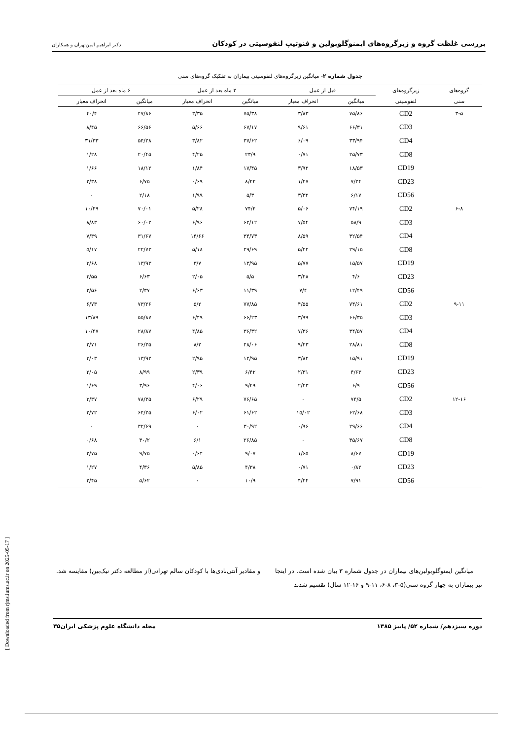بررسی غلظت گروه و زیرگروه‌های ایمنوگلوبولین و فنوتیپ لنفوسیتی در کودکان دکتر ابراهیم امین‌تهران و همکاران
جدول شماره ۲- میانگین زیرگروه‌های لنفوسیتی بیماران به تفکیک گروه‌های سنی
| گروه‌های | زیرگروه‌های | قبل از عمل | | ۲ ماه بعد از عمل | | ۶ ماه بعد از عمل | |
| --- | --- | --- | --- | --- | --- | --- | --- |
| سنی | لنفوسیتی | میانگین | انحراف معیار | میانگین | انحراف معیار | میانگین | انحراف معیار |
| ۳-۵ | CD2 | ۷۵/۸۶ | ۳/۸۳ | ۷۵/۳۸ | ۳/۳۵ | ۴۷/۸۶ | ۴۰/۴ |
| | CD3 | ۶۶/۳۱ | ۹/۶۱ | ۶۷/۱۷ | ۵/۶۶ | ۶۶/۵۶ | ۸/۴۵ |
| | CD4 | ۳۳/۹۴ | ۶/۰۹ | ۳۷/۶۲ | ۳/۸۲ | ۵۴/۲۸ | ۳۱/۳۳ |
| | CD8 | ۲۵/۷۳ | ۰/۷۱ | ۲۳/۹ | ۴/۲۵ | ۲۰/۴۵ | ۱/۲۸ |
| | CD19 | ۱۸/۵۳ | ۳/۹۲ | ۱۷/۴۵ | ۱/۸۴ | ۱۸/۱۲ | ۱/۶۶ |
| | CD23 | ۷/۳۴ | ۱/۲۷ | ۸/۲۲ | ۰/۶۹ | ۶/۷۵ | ۲/۳۸ |
| | CD56 | ۶/۱۷ | ۳/۳۲ | ۵/۳ | ۱/۹۹ | ۲/۱۸ | ۰ |
| ۶-۸ | CD2 | ۷۴/۱۹ | ۵/۰۶ | ۷۴/۴ | ۵/۲۸ | ۷۰/۰۱ | ۱۰/۴۹ |
| | CD3 | ۵۸/۹ | ۷/۵۴ | ۶۲/۱۲ | ۶/۹۶ | ۶۰/۰۲ | ۸/۸۳ |
| | CD4 | ۳۲/۵۴ | ۸/۵۹ | ۳۴/۷۳ | ۱۴/۶۶ | ۳۱/۶۷ | ۷/۳۹ |
| | CD8 | ۲۹/۱۵ | ۵/۲۲ | ۲۹/۶۹ | ۵/۱۸ | ۲۲/۷۳ | ۵/۱۷ |
| | CD19 | ۱۵/۵۷ | ۵/۷۷ | ۱۳/۹۵ | ۳/۷ | ۱۳/۹۳ | ۳/۶۸ |
| | CD23 | ۴/۶ | ۳/۲۸ | ۵/۵ | ۲/۰۵ | ۶/۶۳ | ۳/۵۵ |
| | CD56 | ۱۲/۴۹ | ۷/۴ | ۱۱/۳۹ | ۶/۶۳ | ۲/۳۷ | ۲/۵۶ |
| ۹-۱۱ | CD2 | ۷۴/۶۱ | ۴/۵۵ | ۷۷/۸۵ | ۵/۲ | ۷۳/۲۶ | ۶/۷۳ |
| | CD3 | ۶۶/۳۵ | ۳/۹۹ | ۶۶/۲۳ | ۶/۴۹ | ۵۵/۸۷ | ۱۳/۸۹ |
| | CD4 | ۳۴/۵۷ | ۷/۳۶ | ۳۶/۳۲ | ۴/۸۵ | ۲۸/۸۷ | ۱۰/۴۷ |
| | CD8 | ۲۸/۸۱ | ۹/۲۳ | ۲۸/۰۶ | ۸/۲ | ۲۶/۳۵ | ۲/۷۱ |
| | CD19 | ۱۵/۹۱ | ۳/۸۲ | ۱۲/۹۵ | ۲/۹۵ | ۱۳/۹۲ | ۳/۰۳ |
| | CD23 | ۴/۶۳ | ۲/۳۱ | ۶/۴۲ | ۲/۳۹ | ۸/۹۹ | ۲/۰۵ |
| | CD56 | ۶/۹ | ۲/۲۳ | ۹/۴۹ | ۴/۰۶ | ۳/۹۶ | ۱/۶۹ |
| ۱۲-۱۶ | CD2 | ۷۴/۵ | ۰ | ۷۶/۶۵ | ۶/۲۹ | ۷۸/۳۵ | ۳/۳۷ |
| | CD3 | ۶۲/۶۸ | ۱۵/۰۲ | ۶۱/۶۲ | ۶/۰۲ | ۶۴/۲۵ | ۲/۷۲ |
| | CD4 | ۲۹/۶۶ | ۰/۹۶ | ۳۰/۹۲ | ۰ | ۳۲/۶۹ | ۰ |
| | CD8 | ۳۵/۶۷ | ۰ | ۲۶/۸۵ | ۶/۱ | ۳۰/۲ | ۰/۶۸ |
| | CD19 | ۸/۶۷ | ۱/۶۵ | ۹/۰۷ | ۰/۶۴ | ۹/۷۵ | ۲/۷۵ |
| | CD23 | ۰/۸۲ | ۰/۷۱ | ۴/۳۸ | ۵/۸۵ | ۴/۳۶ | ۱/۲۷ |
| | CD56 | ۷/۹۱ | ۴/۲۴ | ۱۰/۹ | ۰ | ۵/۶۲ | ۲/۴۵ |
[ Downloaded from rjms.iums.ac.ir on 2025-05-17 ]
میانگین ایمنوگلوبولین‌های بیماران در جدول شماره ۳ بیان شده است. در اینجا نیز بیماران به چهار گروه سنی(۵-۳، ۸-۶، ۱۱-۹ و ۱۶-۱۲ سال) تقسیم شدند
و مقادیر آنتی‌بادی‌ها با کودکان سالم تهرانی(از مطالعه دکتر نیک‌بین) مقایسه شد.
دوره سیزدهم/ شماره ۵۲/ پاییز ۱۳۸۵ مجله دانشگاه علوم پزشکی ایران۳۵